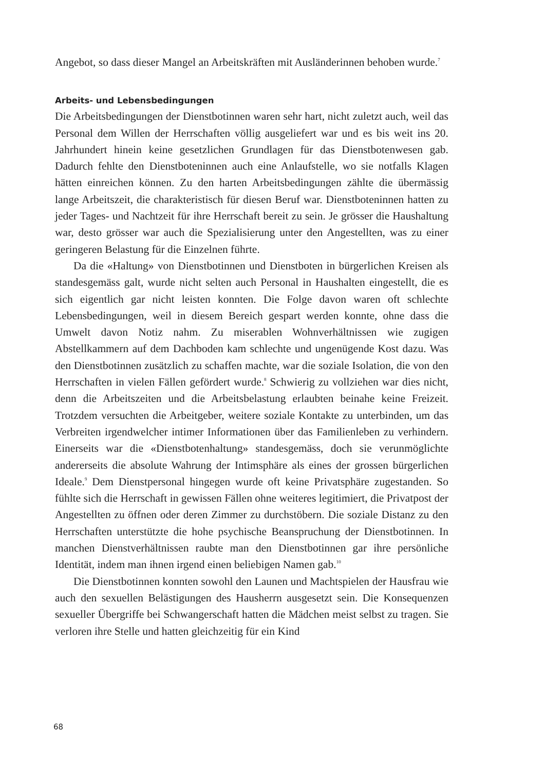Angebot, so dass dieser Mangel an Arbeitskräften mit Ausländerinnen behoben wurde.<sup>7</sup>
Arbeits- und Lebensbedingungen
Die Arbeitsbedingungen der Dienstbotinnen waren sehr hart, nicht zuletzt auch, weil das Personal dem Willen der Herrschaften völlig ausgeliefert war und es bis weit ins 20. Jahrhundert hinein keine gesetzlichen Grundlagen für das Dienstbotenwesen gab. Dadurch fehlte den Dienstboteninnen auch eine Anlaufstelle, wo sie notfalls Klagen hätten einreichen können. Zu den harten Arbeitsbedingungen zählte die übermässig lange Arbeitszeit, die charakteristisch für diesen Beruf war. Dienstboteninnen hatten zu jeder Tages- und Nachtzeit für ihre Herrschaft bereit zu sein. Je grösser die Haushaltung war, desto grösser war auch die Spezialisierung unter den Angestellten, was zu einer geringeren Belastung für die Einzelnen führte.
Da die «Haltung» von Dienstbotinnen und Dienstboten in bürgerlichen Kreisen als standesgemäss galt, wurde nicht selten auch Personal in Haushalten eingestellt, die es sich eigentlich gar nicht leisten konnten. Die Folge davon waren oft schlechte Lebensbedingungen, weil in diesem Bereich gespart werden konnte, ohne dass die Umwelt davon Notiz nahm. Zu miserablen Wohnverhältnissen wie zugigen Abstellkammern auf dem Dachboden kam schlechte und ungenügende Kost dazu. Was den Dienstbotinnen zusätzlich zu schaffen machte, war die soziale Isolation, die von den Herrschaften in vielen Fällen gefördert wurde.<sup>8</sup> Schwierig zu vollziehen war dies nicht, denn die Arbeitszeiten und die Arbeitsbelastung erlaubten beinahe keine Freizeit. Trotzdem versuchten die Arbeitgeber, weitere soziale Kontakte zu unterbinden, um das Verbreiten irgendwelcher intimer Informationen über das Familienleben zu verhindern. Einerseits war die «Dienstbotenhaltung» standesgemäss, doch sie verunmöglichte andererseits die absolute Wahrung der Intimsphäre als eines der grossen bürgerlichen Ideale.<sup>9</sup> Dem Dienstpersonal hingegen wurde oft keine Privatsphäre zugestanden. So fühlte sich die Herrschaft in gewissen Fällen ohne weiteres legitimiert, die Privatpost der Angestellten zu öffnen oder deren Zimmer zu durchstöbern. Die soziale Distanz zu den Herrschaften unterstützte die hohe psychische Beanspruchung der Dienstbotinnen. In manchen Dienstverhältnissen raubte man den Dienstbotinnen gar ihre persönliche Identität, indem man ihnen irgend einen beliebigen Namen gab.<sup>10</sup>
Die Dienstbotinnen konnten sowohl den Launen und Machtspielen der Hausfrau wie auch den sexuellen Belästigungen des Hausherrn ausgesetzt sein. Die Konsequenzen sexueller Übergriffe bei Schwangerschaft hatten die Mädchen meist selbst zu tragen. Sie verloren ihre Stelle und hatten gleichzeitig für ein Kind
68